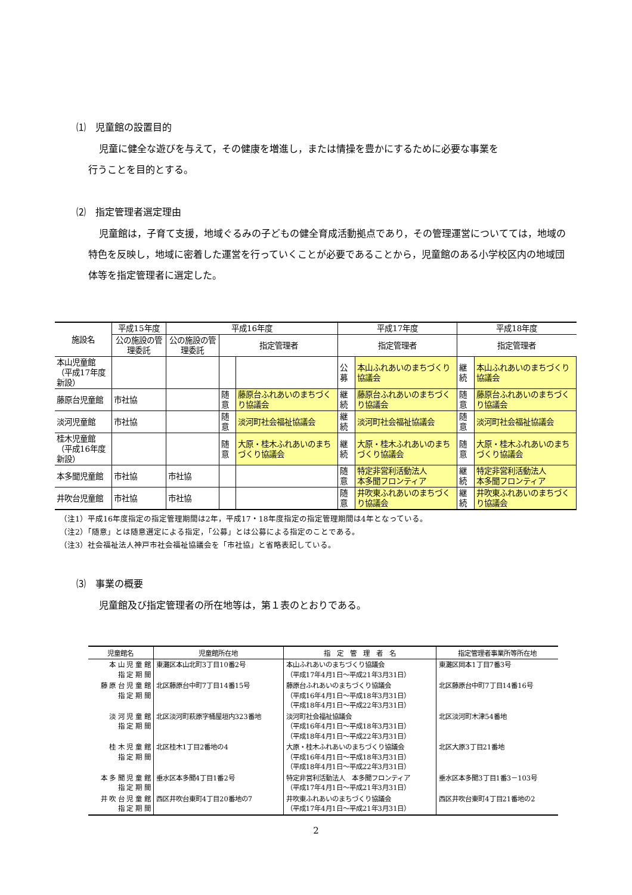⑴　児童館の設置目的
児童に健全な遊びを与えて，その健康を増進し，または情操を豊かにするために必要な事業を
行うことを目的とする。
⑵　指定管理者選定理由
児童館は，子育て支援，地域ぐるみの子どもの健全育成活動拠点であり，その管理運営についてては，地域の特色を反映し，地域に密着した運営を行っていくことが必要であることから，児童館のある小学校区内の地域団体等を指定管理者に選定した。
| 施設名 | 平成15年度 | 平成16年度 | | | 平成17年度 | | 平成18年度 | |
| --- | --- | --- | --- | --- | --- | --- | --- | --- |
| | 公の施設の管理委託 | 公の施設の管理委託 | 指定管理者 | | 指定管理者 | | 指定管理者 | |
| 本山児童館 （平成17年度新設） | | | | | 公募 | 本山ふれあいのまちづくり協議会 | 継続 | 本山ふれあいのまちづくり協議会 |
| 藤原台児童館 | 市社協 | | 随意 | 藤原台ふれあいのまちづくり協議会 | 継続 | 藤原台ふれあいのまちづくり協議会 | 随意 | 藤原台ふれあいのまちづくり協議会 |
| 淡河児童館 | 市社協 | | 随意 | 淡河町社会福祉協議会 | 継続 | 淡河町社会福祉協議会 | 随意 | 淡河町社会福祉協議会 |
| 桂木児童館 （平成16年度新設） | | | 随意 | 大原・桂木ふれあいのまちづくり協議会 | 継続 | 大原・桂木ふれあいのまちづくり協議会 | 随意 | 大原・桂木ふれあいのまちづくり協議会 |
| 本多聞児童館 | 市社協 | 市社協 | | | 随意 | 特定非営利活動法人 本多聞フロンティア | 継続 | 特定非営利活動法人 本多聞フロンティア |
| 井吹台児童館 | 市社協 | 市社協 | | | 随意 | 井吹東ふれあいのまちづくり協議会 | 継続 | 井吹東ふれあいのまちづくり協議会 |
（注1）平成16年度指定の指定管理期間は2年，平成17・18年度指定の指定管理期間は4年となっている。
（注2）「随意」とは随意選定による指定，「公募」とは公募による指定のことである。
（注3）社会福祉法人神戸市社会福祉協議会を「市社協」と省略表記している。
⑶　事業の概要
児童館及び指定管理者の所在地等は，第１表のとおりである。
| 児童館名 | 児童館所在地 | 指 定 管 理 者 名 | 指定管理者事業所等所在地 |
| --- | --- | --- | --- |
| 本 山 児 童 館 指 定 期 間 | 東灘区本山北町3丁目10番2号 | 本山ふれあいのまちづくり協議会 （平成17年4月1日～平成21年3月31日） | 東灘区岡本1丁目7番3号 |
| 藤 原 台 児 童 館 指 定 期 間 | 北区藤原台中町7丁目14番15号 | 藤原台ふれあいのまちづくり協議会 （平成16年4月1日～平成18年3月31日） （平成18年4月1日～平成22年3月31日） | 北区藤原台中町7丁目14番16号 |
| 淡 河 児 童 館 指 定 期 間 | 北区淡河町萩原字桶屋垣内323番地 | 淡河町社会福祉協議会 （平成16年4月1日～平成18年3月31日） （平成18年4月1日～平成22年3月31日） | 北区淡河町木津54番地 |
| 桂 木 児 童 館 指 定 期 間 | 北区桂木1丁目2番地の4 | 大原・桂木ふれあいのまちづくり協議会 （平成16年4月1日～平成18年3月31日） （平成18年4月1日～平成22年3月31日） | 北区大原3丁目21番地 |
| 本 多 聞 児 童 館 指 定 期 間 | 垂水区本多聞4丁目1番2号 | 特定非営利活動法人 本多聞フロンティア （平成17年4月1日～平成21年3月31日） | 垂水区本多聞3丁目1番3－103号 |
| 井 吹 台 児 童 館 指 定 期 間 | 西区井吹台東町4丁目20番地の7 | 井吹東ふれあいのまちづくり協議会 （平成17年4月1日～平成21年3月31日） | 西区井吹台東町4丁目21番地の2 |
2